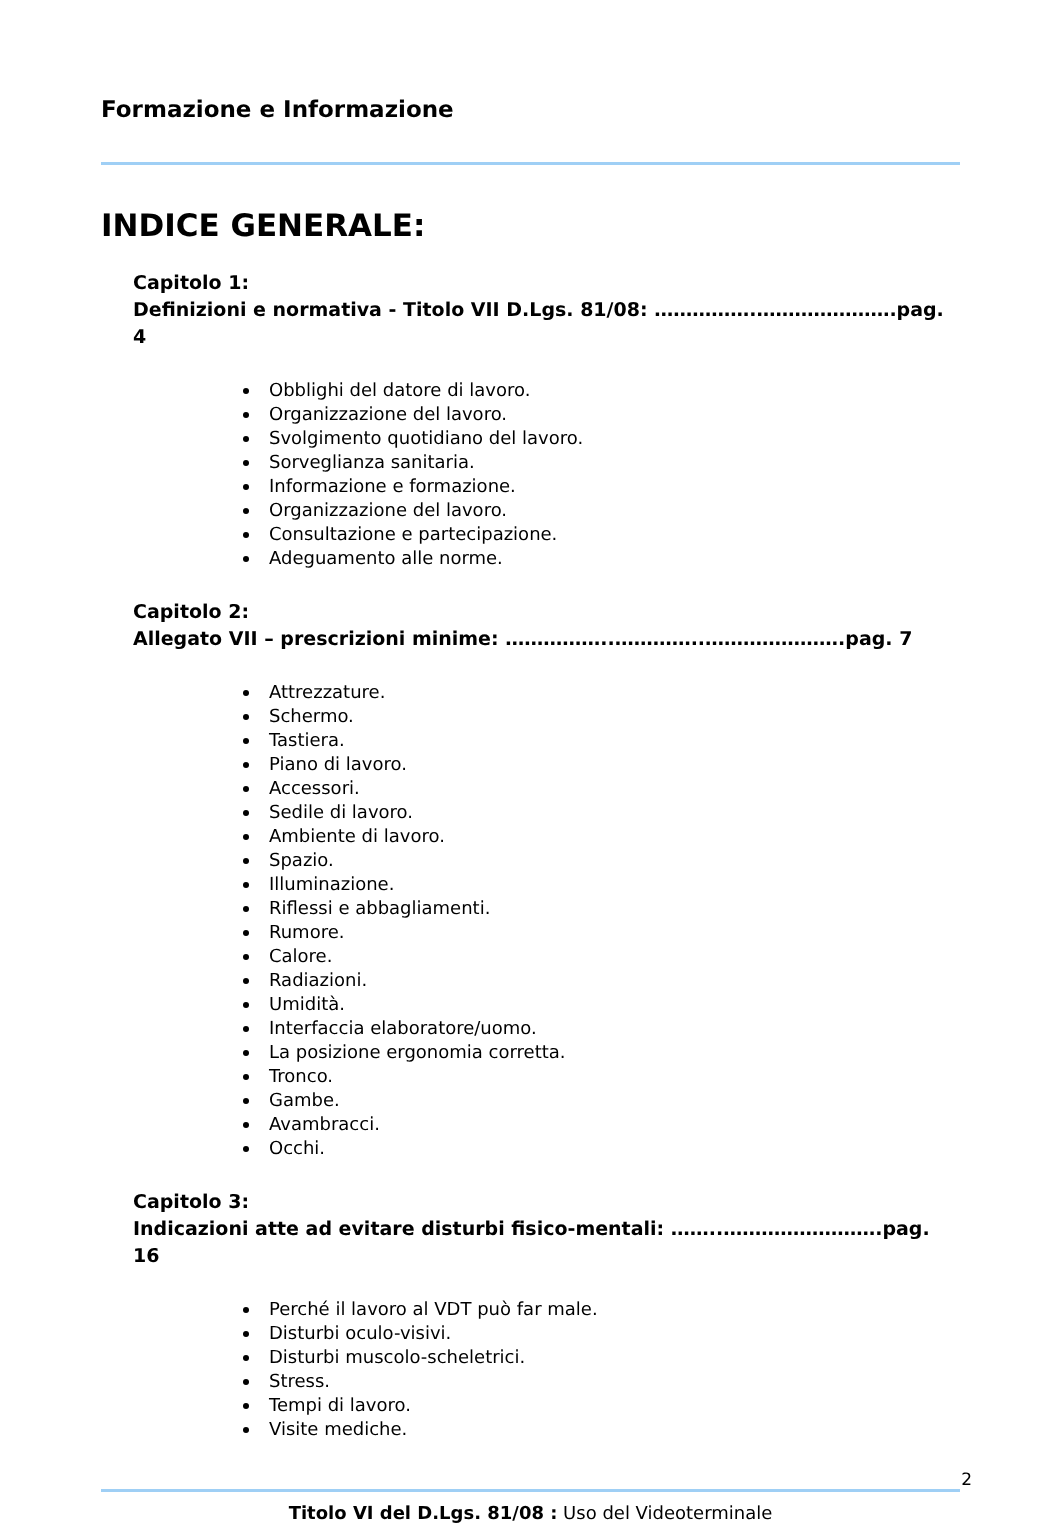Formazione e Informazione
INDICE GENERALE:
Capitolo 1:
Definizioni e normativa - Titolo VII D.Lgs. 81/08: …………….………………….pag. 4
Obblighi del datore di lavoro.
Organizzazione del lavoro.
Svolgimento quotidiano del lavoro.
Sorveglianza sanitaria.
Informazione e formazione.
Organizzazione del lavoro.
Consultazione e partecipazione.
Adeguamento alle norme.
Capitolo 2:
Allegato VII – prescrizioni minime: ……………..…………..………………….pag. 7
Attrezzature.
Schermo.
Tastiera.
Piano di lavoro.
Accessori.
Sedile di lavoro.
Ambiente di lavoro.
Spazio.
Illuminazione.
Riflessi e abbagliamenti.
Rumore.
Calore.
Radiazioni.
Umidità.
Interfaccia elaboratore/uomo.
La posizione ergonomia corretta.
Tronco.
Gambe.
Avambracci.
Occhi.
Capitolo 3:
Indicazioni atte ad evitare disturbi fisico-mentali: ……..…………………….pag. 16
Perché il lavoro al VDT può far male.
Disturbi oculo-visivi.
Disturbi muscolo-scheletrici.
Stress.
Tempi di lavoro.
Visite mediche.
2
Titolo VI del D.Lgs. 81/08 : Uso del Videoterminale